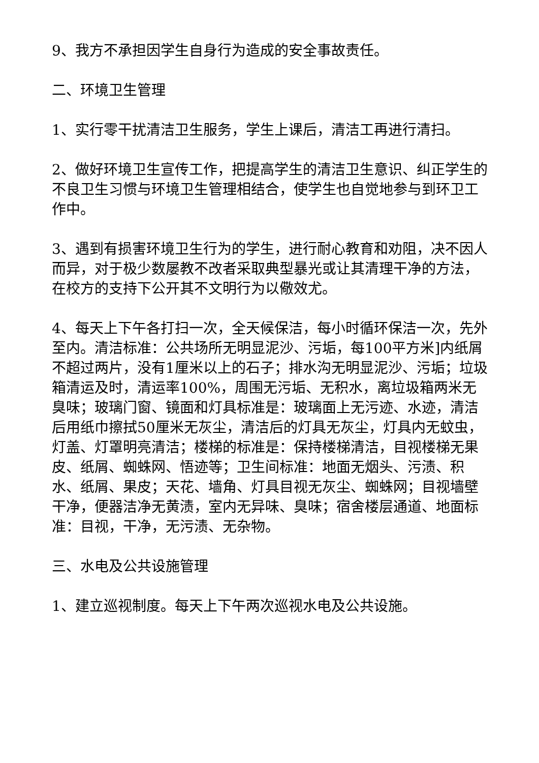9、我方不承担因学生自身行为造成的安全事故责任。
二、环境卫生管理
1、实行零干扰清洁卫生服务，学生上课后，清洁工再进行清扫。
2、做好环境卫生宣传工作，把提高学生的清洁卫生意识、纠正学生的不良卫生习惯与环境卫生管理相结合，使学生也自觉地参与到环卫工作中。
3、遇到有损害环境卫生行为的学生，进行耐心教育和劝阻，决不因人而异，对于极少数屡教不改者采取典型暴光或让其清理干净的方法，在校方的支持下公开其不文明行为以儆效尤。
4、每天上下午各打扫一次，全天候保洁，每小时循环保洁一次，先外至内。清洁标准：公共场所无明显泥沙、污垢，每100平方米]内纸屑不超过两片，没有1厘米以上的石子；排水沟无明显泥沙、污垢；垃圾箱清运及时，清运率100%，周围无污垢、无积水，离垃圾箱两米无臭味；玻璃门窗、镜面和灯具标准是：玻璃面上无污迹、水迹，清洁后用纸巾擦拭50厘米无灰尘，清洁后的灯具无灰尘，灯具内无蚊虫，灯盖、灯罩明亮清洁；楼梯的标准是：保持楼梯清洁，目视楼梯无果皮、纸屑、蜘蛛网、悟迹等；卫生间标准：地面无烟头、污渍、积水、纸屑、果皮；天花、墙角、灯具目视无灰尘、蜘蛛网；目视墙壁干净，便器洁净无黄渍，室内无异味、臭味；宿舍楼层通道、地面标准：目视，干净，无污渍、无杂物。
三、水电及公共设施管理
1、建立巡视制度。每天上下午两次巡视水电及公共设施。